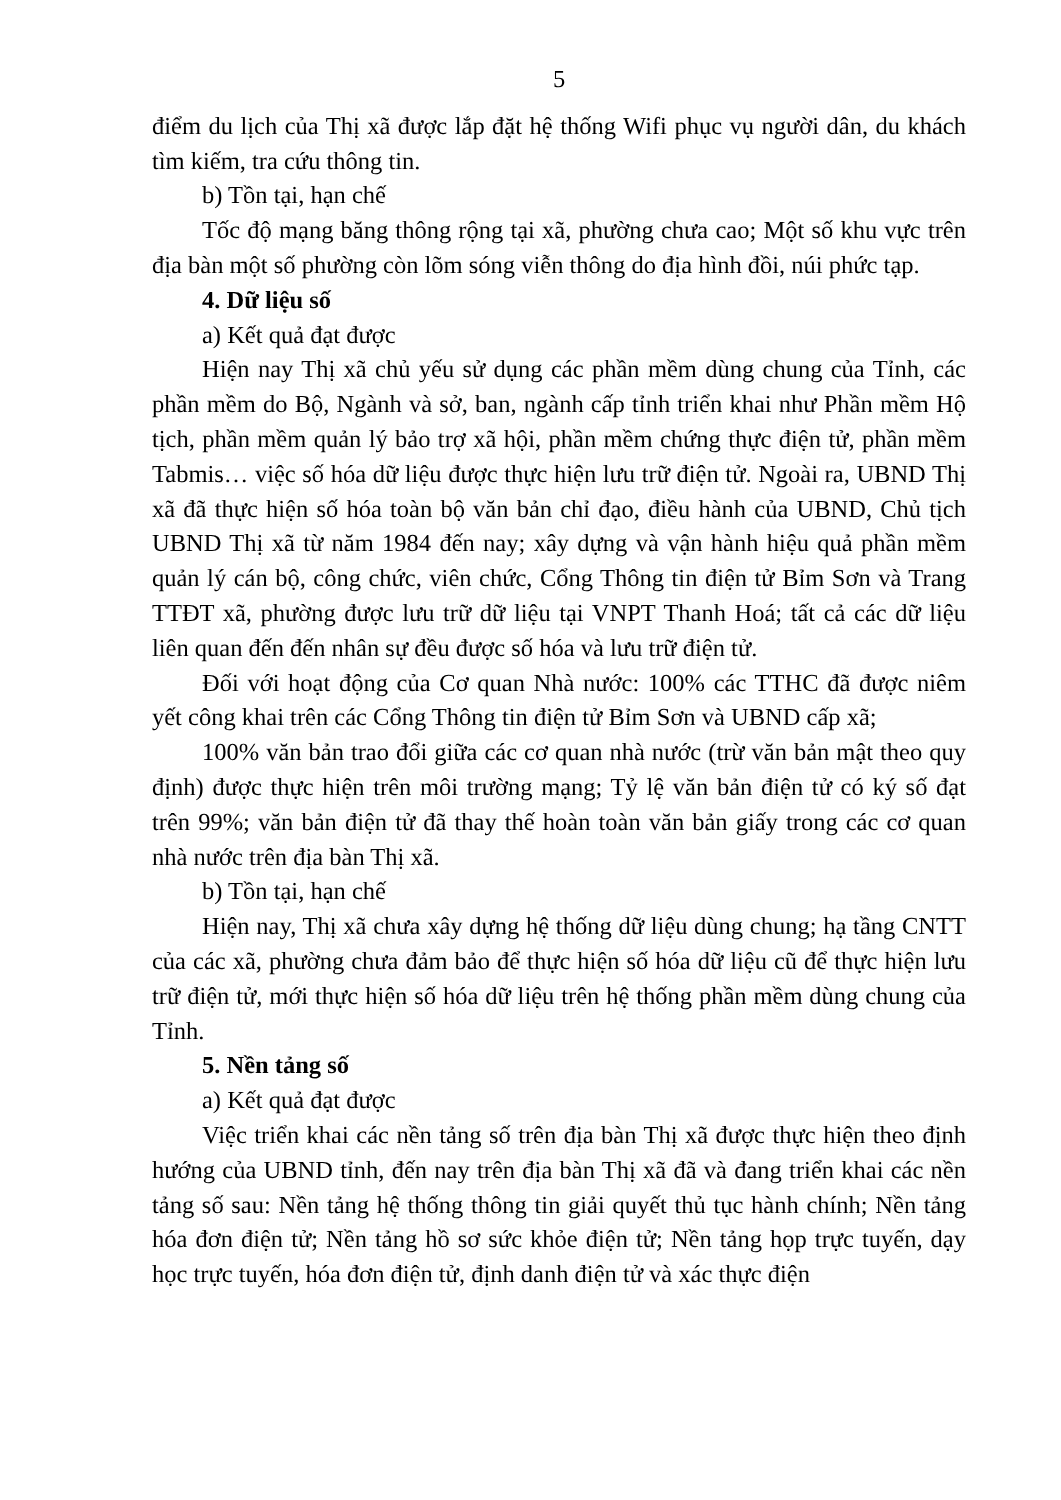5
điểm du lịch của Thị xã được lắp đặt hệ thống Wifi phục vụ người dân, du khách tìm kiếm, tra cứu thông tin.
b) Tồn tại, hạn chế
Tốc độ mạng băng thông rộng tại xã, phường chưa cao; Một số khu vực trên địa bàn một số phường còn lõm sóng viễn thông do địa hình đồi, núi phức tạp.
4. Dữ liệu số
a) Kết quả đạt được
Hiện nay Thị xã chủ yếu sử dụng các phần mềm dùng chung của Tỉnh, các phần mềm do Bộ, Ngành và sở, ban, ngành cấp tỉnh triển khai như Phần mềm Hộ tịch, phần mềm quản lý bảo trợ xã hội, phần mềm chứng thực điện tử, phần mềm Tabmis… việc số hóa dữ liệu được thực hiện lưu trữ điện tử. Ngoài ra, UBND Thị xã đã thực hiện số hóa toàn bộ văn bản chỉ đạo, điều hành của UBND, Chủ tịch UBND Thị xã từ năm 1984 đến nay; xây dựng và vận hành hiệu quả phần mềm quản lý cán bộ, công chức, viên chức, Cổng Thông tin điện tử Bỉm Sơn và Trang TTĐT xã, phường được lưu trữ dữ liệu tại VNPT Thanh Hoá; tất cả các dữ liệu liên quan đến đến nhân sự đều được số hóa và lưu trữ điện tử.
Đối với hoạt động của Cơ quan Nhà nước: 100% các TTHC đã được niêm yết công khai trên các Cổng Thông tin điện tử Bỉm Sơn và UBND cấp xã;
100% văn bản trao đổi giữa các cơ quan nhà nước (trừ văn bản mật theo quy định) được thực hiện trên môi trường mạng; Tỷ lệ văn bản điện tử có ký số đạt trên 99%; văn bản điện tử đã thay thế hoàn toàn văn bản giấy trong các cơ quan nhà nước trên địa bàn Thị xã.
b) Tồn tại, hạn chế
Hiện nay, Thị xã chưa xây dựng hệ thống dữ liệu dùng chung; hạ tầng CNTT của các xã, phường chưa đảm bảo để thực hiện số hóa dữ liệu cũ để thực hiện lưu trữ điện tử, mới thực hiện số hóa dữ liệu trên hệ thống phần mềm dùng chung của Tỉnh.
5. Nền tảng số
a) Kết quả đạt được
Việc triển khai các nền tảng số trên địa bàn Thị xã được thực hiện theo định hướng của UBND tỉnh, đến nay trên địa bàn Thị xã đã và đang triển khai các nền tảng số sau: Nền tảng hệ thống thông tin giải quyết thủ tục hành chính; Nền tảng hóa đơn điện tử; Nền tảng hồ sơ sức khỏe điện tử; Nền tảng họp trực tuyến, dạy học trực tuyến, hóa đơn điện tử, định danh điện tử và xác thực điện